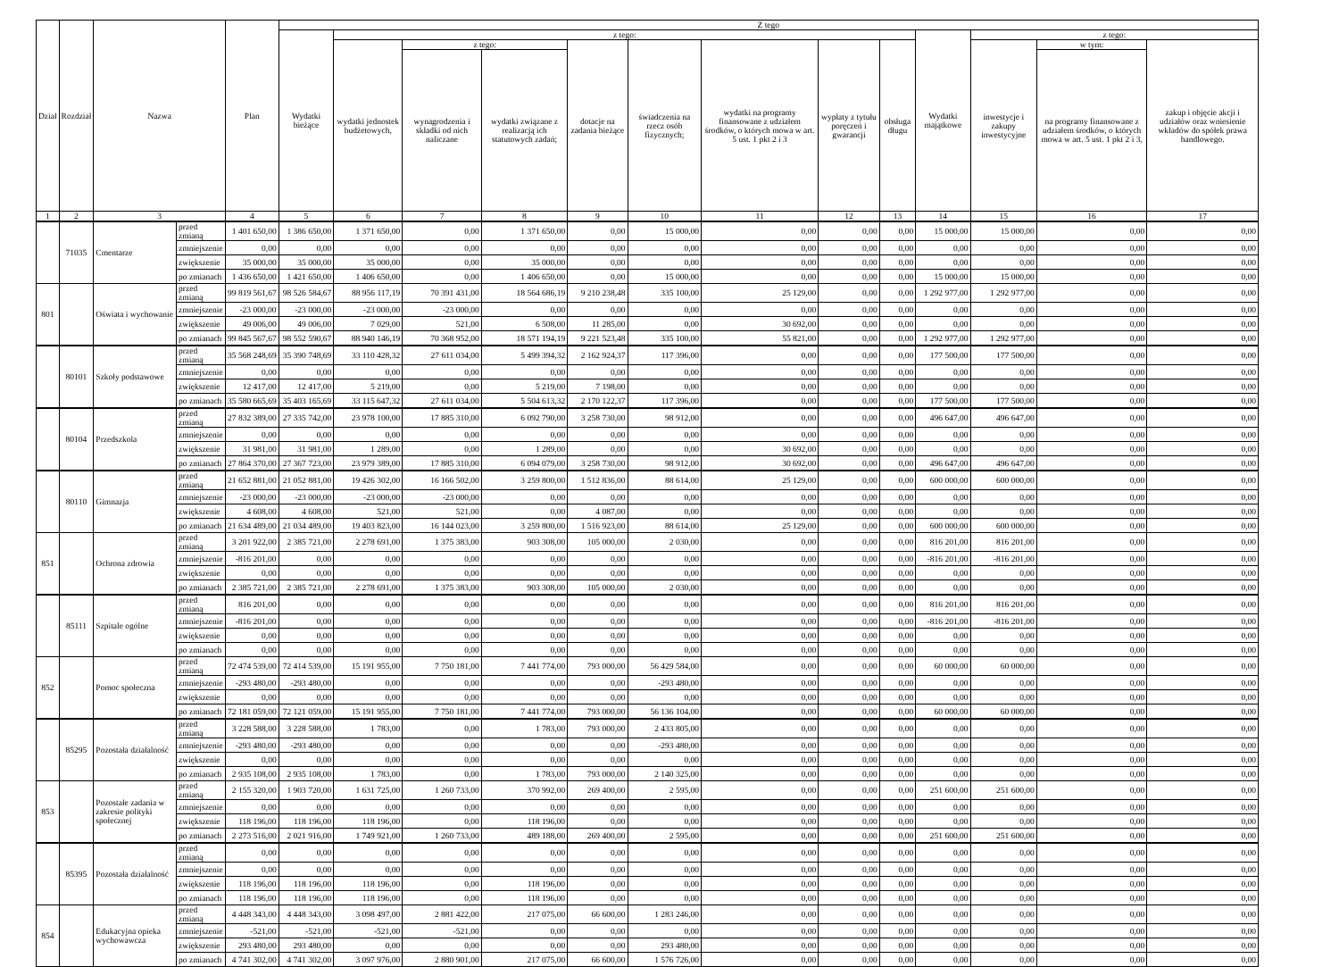| Dział | Rozdział | Nazwa | | Plan | Z tego | | | | | | | | | | | | |
| --- | --- | --- | --- | --- | --- | --- | --- | --- | --- | --- | --- | --- | --- | --- | --- | --- | --- |
| | | | | | Wydatki bieżące | z tego: | | | | | | | | Wydatki majątkowe | z tego: | | |
| | | | | | | wydatki jednostek budżetowych, | z tego: | | dotacje na zadania bieżące | świadczenia na rzecz osób fizycznych; | wydatki na programy finansowane z udziałem środków, o których mowa w art. 5 ust. 1 pkt 2 i 3 | wypłaty z tytułu poręczeń i gwarancji | obsługa długu | | inwestycje i zakupy inwestycyjne | w tym: | zakup i objęcie akcji i udziałów oraz wniesienie wkładów do spółek prawa handlowego. |
| | | | | | | | wynagrodzenia i składki od nich naliczane | wydatki związane z realizacją ich statutowych zadań; | | | | | | | | na programy finansowane z udziałem środków, o których mowa w art. 5 ust. 1 pkt 2 i 3, | |
| 1 | 2 | 3 | | 4 | 5 | 6 | 7 | 8 | 9 | 10 | 11 | 12 | 13 | 14 | 15 | 16 | 17 |
| | 71035 | Cmentarze | przed zmianą | 1 401 650,00 | 1 386 650,00 | 1 371 650,00 | 0,00 | 1 371 650,00 | 0,00 | 15 000,00 | 0,00 | 0,00 | 0,00 | 15 000,00 | 15 000,00 | 0,00 | 0,00 |
| | | | zmniejszenie | 0,00 | 0,00 | 0,00 | 0,00 | 0,00 | 0,00 | 0,00 | 0,00 | 0,00 | 0,00 | 0,00 | 0,00 | 0,00 | 0,00 |
| | | | zwiększenie | 35 000,00 | 35 000,00 | 35 000,00 | 0,00 | 35 000,00 | 0,00 | 0,00 | 0,00 | 0,00 | 0,00 | 0,00 | 0,00 | 0,00 | 0,00 |
| | | | po zmianach | 1 436 650,00 | 1 421 650,00 | 1 406 650,00 | 0,00 | 1 406 650,00 | 0,00 | 15 000,00 | 0,00 | 0,00 | 0,00 | 15 000,00 | 15 000,00 | 0,00 | 0,00 |
| 801 | | Oświata i wychowanie | przed zmianą | 99 819 561,67 | 98 526 584,67 | 88 956 117,19 | 70 391 431,00 | 18 564 686,19 | 9 210 238,48 | 335 100,00 | 25 129,00 | 0,00 | 0,00 | 1 292 977,00 | 1 292 977,00 | 0,00 | 0,00 |
| | | | zmniejszenie | -23 000,00 | -23 000,00 | -23 000,00 | -23 000,00 | 0,00 | 0,00 | 0,00 | 0,00 | 0,00 | 0,00 | 0,00 | 0,00 | 0,00 | 0,00 |
| | | | zwiększenie | 49 006,00 | 49 006,00 | 7 029,00 | 521,00 | 6 508,00 | 11 285,00 | 0,00 | 30 692,00 | 0,00 | 0,00 | 0,00 | 0,00 | 0,00 | 0,00 |
| | | | po zmianach | 99 845 567,67 | 98 552 590,67 | 88 940 146,19 | 70 368 952,00 | 18 571 194,19 | 9 221 523,48 | 335 100,00 | 55 821,00 | 0,00 | 0,00 | 1 292 977,00 | 1 292 977,00 | 0,00 | 0,00 |
| | 80101 | Szkoły podstawowe | przed zmianą | 35 568 248,69 | 35 390 748,69 | 33 110 428,32 | 27 611 034,00 | 5 499 394,32 | 2 162 924,37 | 117 396,00 | 0,00 | 0,00 | 0,00 | 177 500,00 | 177 500,00 | 0,00 | 0,00 |
| | | | zmniejszenie | 0,00 | 0,00 | 0,00 | 0,00 | 0,00 | 0,00 | 0,00 | 0,00 | 0,00 | 0,00 | 0,00 | 0,00 | 0,00 | 0,00 |
| | | | zwiększenie | 12 417,00 | 12 417,00 | 5 219,00 | 0,00 | 5 219,00 | 7 198,00 | 0,00 | 0,00 | 0,00 | 0,00 | 0,00 | 0,00 | 0,00 | 0,00 |
| | | | po zmianach | 35 580 665,69 | 35 403 165,69 | 33 115 647,32 | 27 611 034,00 | 5 504 613,32 | 2 170 122,37 | 117 396,00 | 0,00 | 0,00 | 0,00 | 177 500,00 | 177 500,00 | 0,00 | 0,00 |
| | 80104 | Przedszkola | przed zmianą | 27 832 389,00 | 27 335 742,00 | 23 978 100,00 | 17 885 310,00 | 6 092 790,00 | 3 258 730,00 | 98 912,00 | 0,00 | 0,00 | 0,00 | 496 647,00 | 496 647,00 | 0,00 | 0,00 |
| | | | zmniejszenie | 0,00 | 0,00 | 0,00 | 0,00 | 0,00 | 0,00 | 0,00 | 0,00 | 0,00 | 0,00 | 0,00 | 0,00 | 0,00 | 0,00 |
| | | | zwiększenie | 31 981,00 | 31 981,00 | 1 289,00 | 0,00 | 1 289,00 | 0,00 | 0,00 | 30 692,00 | 0,00 | 0,00 | 0,00 | 0,00 | 0,00 | 0,00 |
| | | | po zmianach | 27 864 370,00 | 27 367 723,00 | 23 979 389,00 | 17 885 310,00 | 6 094 079,00 | 3 258 730,00 | 98 912,00 | 30 692,00 | 0,00 | 0,00 | 496 647,00 | 496 647,00 | 0,00 | 0,00 |
| | 80110 | Gimnazja | przed zmianą | 21 652 881,00 | 21 052 881,00 | 19 426 302,00 | 16 166 502,00 | 3 259 800,00 | 1 512 836,00 | 88 614,00 | 25 129,00 | 0,00 | 0,00 | 600 000,00 | 600 000,00 | 0,00 | 0,00 |
| | | | zmniejszenie | -23 000,00 | -23 000,00 | -23 000,00 | -23 000,00 | 0,00 | 0,00 | 0,00 | 0,00 | 0,00 | 0,00 | 0,00 | 0,00 | 0,00 | 0,00 |
| | | | zwiększenie | 4 608,00 | 4 608,00 | 521,00 | 521,00 | 0,00 | 4 087,00 | 0,00 | 0,00 | 0,00 | 0,00 | 0,00 | 0,00 | 0,00 | 0,00 |
| | | | po zmianach | 21 634 489,00 | 21 034 489,00 | 19 403 823,00 | 16 144 023,00 | 3 259 800,00 | 1 516 923,00 | 88 614,00 | 25 129,00 | 0,00 | 0,00 | 600 000,00 | 600 000,00 | 0,00 | 0,00 |
| 851 | | Ochrona zdrowia | przed zmianą | 3 201 922,00 | 2 385 721,00 | 2 278 691,00 | 1 375 383,00 | 903 308,00 | 105 000,00 | 2 030,00 | 0,00 | 0,00 | 0,00 | 816 201,00 | 816 201,00 | 0,00 | 0,00 |
| | | | zmniejszenie | -816 201,00 | 0,00 | 0,00 | 0,00 | 0,00 | 0,00 | 0,00 | 0,00 | 0,00 | 0,00 | -816 201,00 | -816 201,00 | 0,00 | 0,00 |
| | | | zwiększenie | 0,00 | 0,00 | 0,00 | 0,00 | 0,00 | 0,00 | 0,00 | 0,00 | 0,00 | 0,00 | 0,00 | 0,00 | 0,00 | 0,00 |
| | | | po zmianach | 2 385 721,00 | 2 385 721,00 | 2 278 691,00 | 1 375 383,00 | 903 308,00 | 105 000,00 | 2 030,00 | 0,00 | 0,00 | 0,00 | 0,00 | 0,00 | 0,00 | 0,00 |
| | 85111 | Szpitale ogólne | przed zmianą | 816 201,00 | 0,00 | 0,00 | 0,00 | 0,00 | 0,00 | 0,00 | 0,00 | 0,00 | 0,00 | 816 201,00 | 816 201,00 | 0,00 | 0,00 |
| | | | zmniejszenie | -816 201,00 | 0,00 | 0,00 | 0,00 | 0,00 | 0,00 | 0,00 | 0,00 | 0,00 | 0,00 | -816 201,00 | -816 201,00 | 0,00 | 0,00 |
| | | | zwiększenie | 0,00 | 0,00 | 0,00 | 0,00 | 0,00 | 0,00 | 0,00 | 0,00 | 0,00 | 0,00 | 0,00 | 0,00 | 0,00 | 0,00 |
| | | | po zmianach | 0,00 | 0,00 | 0,00 | 0,00 | 0,00 | 0,00 | 0,00 | 0,00 | 0,00 | 0,00 | 0,00 | 0,00 | 0,00 | 0,00 |
| 852 | | Pomoc społeczna | przed zmianą | 72 474 539,00 | 72 414 539,00 | 15 191 955,00 | 7 750 181,00 | 7 441 774,00 | 793 000,00 | 56 429 584,00 | 0,00 | 0,00 | 0,00 | 60 000,00 | 60 000,00 | 0,00 | 0,00 |
| | | | zmniejszenie | -293 480,00 | -293 480,00 | 0,00 | 0,00 | 0,00 | 0,00 | -293 480,00 | 0,00 | 0,00 | 0,00 | 0,00 | 0,00 | 0,00 | 0,00 |
| | | | zwiększenie | 0,00 | 0,00 | 0,00 | 0,00 | 0,00 | 0,00 | 0,00 | 0,00 | 0,00 | 0,00 | 0,00 | 0,00 | 0,00 | 0,00 |
| | | | po zmianach | 72 181 059,00 | 72 121 059,00 | 15 191 955,00 | 7 750 181,00 | 7 441 774,00 | 793 000,00 | 56 136 104,00 | 0,00 | 0,00 | 0,00 | 60 000,00 | 60 000,00 | 0,00 | 0,00 |
| | 85295 | Pozostała działalność | przed zmianą | 3 228 588,00 | 3 228 588,00 | 1 783,00 | 0,00 | 1 783,00 | 793 000,00 | 2 433 805,00 | 0,00 | 0,00 | 0,00 | 0,00 | 0,00 | 0,00 | 0,00 |
| | | | zmniejszenie | -293 480,00 | -293 480,00 | 0,00 | 0,00 | 0,00 | 0,00 | -293 480,00 | 0,00 | 0,00 | 0,00 | 0,00 | 0,00 | 0,00 | 0,00 |
| | | | zwiększenie | 0,00 | 0,00 | 0,00 | 0,00 | 0,00 | 0,00 | 0,00 | 0,00 | 0,00 | 0,00 | 0,00 | 0,00 | 0,00 | 0,00 |
| | | | po zmianach | 2 935 108,00 | 2 935 108,00 | 1 783,00 | 0,00 | 1 783,00 | 793 000,00 | 2 140 325,00 | 0,00 | 0,00 | 0,00 | 0,00 | 0,00 | 0,00 | 0,00 |
| 853 | | Pozostałe zadania w zakresie polityki społecznej | przed zmianą | 2 155 320,00 | 1 903 720,00 | 1 631 725,00 | 1 260 733,00 | 370 992,00 | 269 400,00 | 2 595,00 | 0,00 | 0,00 | 0,00 | 251 600,00 | 251 600,00 | 0,00 | 0,00 |
| | | | zmniejszenie | 0,00 | 0,00 | 0,00 | 0,00 | 0,00 | 0,00 | 0,00 | 0,00 | 0,00 | 0,00 | 0,00 | 0,00 | 0,00 | 0,00 |
| | | | zwiększenie | 118 196,00 | 118 196,00 | 118 196,00 | 0,00 | 118 196,00 | 0,00 | 0,00 | 0,00 | 0,00 | 0,00 | 0,00 | 0,00 | 0,00 | 0,00 |
| | | | po zmianach | 2 273 516,00 | 2 021 916,00 | 1 749 921,00 | 1 260 733,00 | 489 188,00 | 269 400,00 | 2 595,00 | 0,00 | 0,00 | 0,00 | 251 600,00 | 251 600,00 | 0,00 | 0,00 |
| | 85395 | Pozostała działalność | przed zmianą | 0,00 | 0,00 | 0,00 | 0,00 | 0,00 | 0,00 | 0,00 | 0,00 | 0,00 | 0,00 | 0,00 | 0,00 | 0,00 | 0,00 |
| | | | zmniejszenie | 0,00 | 0,00 | 0,00 | 0,00 | 0,00 | 0,00 | 0,00 | 0,00 | 0,00 | 0,00 | 0,00 | 0,00 | 0,00 | 0,00 |
| | | | zwiększenie | 118 196,00 | 118 196,00 | 118 196,00 | 0,00 | 118 196,00 | 0,00 | 0,00 | 0,00 | 0,00 | 0,00 | 0,00 | 0,00 | 0,00 | 0,00 |
| | | | po zmianach | 118 196,00 | 118 196,00 | 118 196,00 | 0,00 | 118 196,00 | 0,00 | 0,00 | 0,00 | 0,00 | 0,00 | 0,00 | 0,00 | 0,00 | 0,00 |
| 854 | | Edukacyjna opieka wychowawcza | przed zmianą | 4 448 343,00 | 4 448 343,00 | 3 098 497,00 | 2 881 422,00 | 217 075,00 | 66 600,00 | 1 283 246,00 | 0,00 | 0,00 | 0,00 | 0,00 | 0,00 | 0,00 | 0,00 |
| | | | zmniejszenie | -521,00 | -521,00 | -521,00 | -521,00 | 0,00 | 0,00 | 0,00 | 0,00 | 0,00 | 0,00 | 0,00 | 0,00 | 0,00 | 0,00 |
| | | | zwiększenie | 293 480,00 | 293 480,00 | 0,00 | 0,00 | 0,00 | 0,00 | 293 480,00 | 0,00 | 0,00 | 0,00 | 0,00 | 0,00 | 0,00 | 0,00 |
| | | | po zmianach | 4 741 302,00 | 4 741 302,00 | 3 097 976,00 | 2 880 901,00 | 217 075,00 | 66 600,00 | 1 576 726,00 | 0,00 | 0,00 | 0,00 | 0,00 | 0,00 | 0,00 | 0,00 |